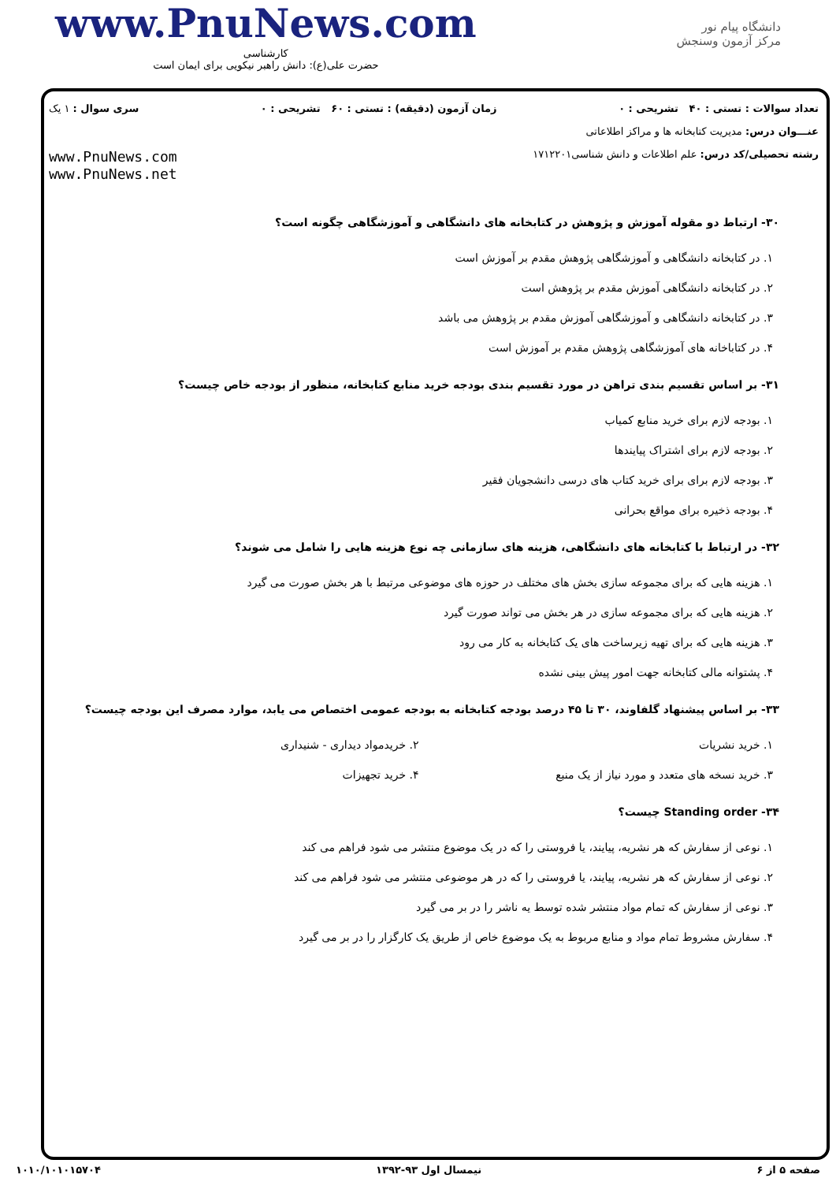www.PnuNews.com
کارشناسی
حضرت علی(ع): دانش راهبر نیکویی برای ایمان است
دانشگاه پیام نور
مرکز آزمون وسنجش
تعداد سوالات : تستی : ۴۰ تشریحی : ۰ زمان آزمون (دقیقه) : تستی : ۶۰ تشریحی : ۰ سری سوال : ۱ یک
عنـــوان درس: مدیریت کتابخانه ها و مراکز اطلاعاتی
رشته تحصیلی/کد درس: علم اطلاعات و دانش شناسی۱۷۱۲۲۰۱
www.PnuNews.com
www.PnuNews.net
۳۰- ارتباط دو مقوله آموزش و پژوهش در کتابخانه های دانشگاهی و آموزشگاهی چگونه است؟
۱. در کتابخانه دانشگاهی و آموزشگاهی پژوهش مقدم بر آموزش است
۲. در کتابخانه دانشگاهی آموزش مقدم بر پژوهش است
۳. در کتابخانه دانشگاهی و آموزشگاهی آموزش مقدم بر پژوهش می باشد
۴. در کتاباخانه های آموزشگاهی پژوهش مقدم بر آموزش است
۳۱- بر اساس تقسیم بندی تراهن در مورد تقسیم بندی بودجه خرید منابع کتابخانه، منظور از بودجه خاص چیست؟
۱. بودجه لازم برای خرید منابع کمیاب
۲. بودجه لازم برای اشتراک پیایندها
۳. بودجه لازم برای برای خرید کتاب های درسی دانشجویان فقیر
۴. بودجه ذخیره برای مواقع بحرانی
۳۲- در ارتباط با کتابخانه های دانشگاهی، هزینه های سازمانی چه نوع هزینه هایی را شامل می شوند؟
۱. هزینه هایی که برای مجموعه سازی بخش های مختلف در حوزه های موضوعی مرتبط با هر بخش صورت می گیرد
۲. هزینه هایی که برای مجموعه سازی در هر بخش می تواند صورت گیرد
۳. هزینه هایی که برای تهیه زیرساخت های یک کتابخانه به کار می رود
۴. پشتوانه مالی کتابخانه جهت امور پیش بینی نشده
۳۳- بر اساس پیشنهاد گلفاوند، ۳۰ تا ۴۵ درصد بودجه کتابخانه به بودجه عمومی اختصاص می یابد، موارد مصرف این بودجه چیست؟
۱. خرید نشریات
۳. خرید نسخه های متعدد و مورد نیاز از یک منبع
۲. خریدمواد دیداری - شنیداری
۴. خرید تجهیزات
۳۴- Standing order چیست؟
۱. نوعی از سفارش که هر نشریه، پیایند، یا فروستی را که در یک موضوع منتشر می شود فراهم می کند
۲. نوعی از سفارش که هر نشریه، پیایند، یا فروستی را که در هر موضوعی منتشر می شود فراهم می کند
۳. نوعی از سفارش که تمام مواد منتشر شده توسط یه ناشر را در بر می گیرد
۴. سفارش مشروط تمام مواد و منابع مربوط به یک موضوع خاص از طریق یک کارگزار را در بر می گیرد
صفحه ۵ از ۶ نیمسال اول ۹۳-۱۳۹۲ ۱۰۱۰/۱۰۱۰۱۵۷۰۴